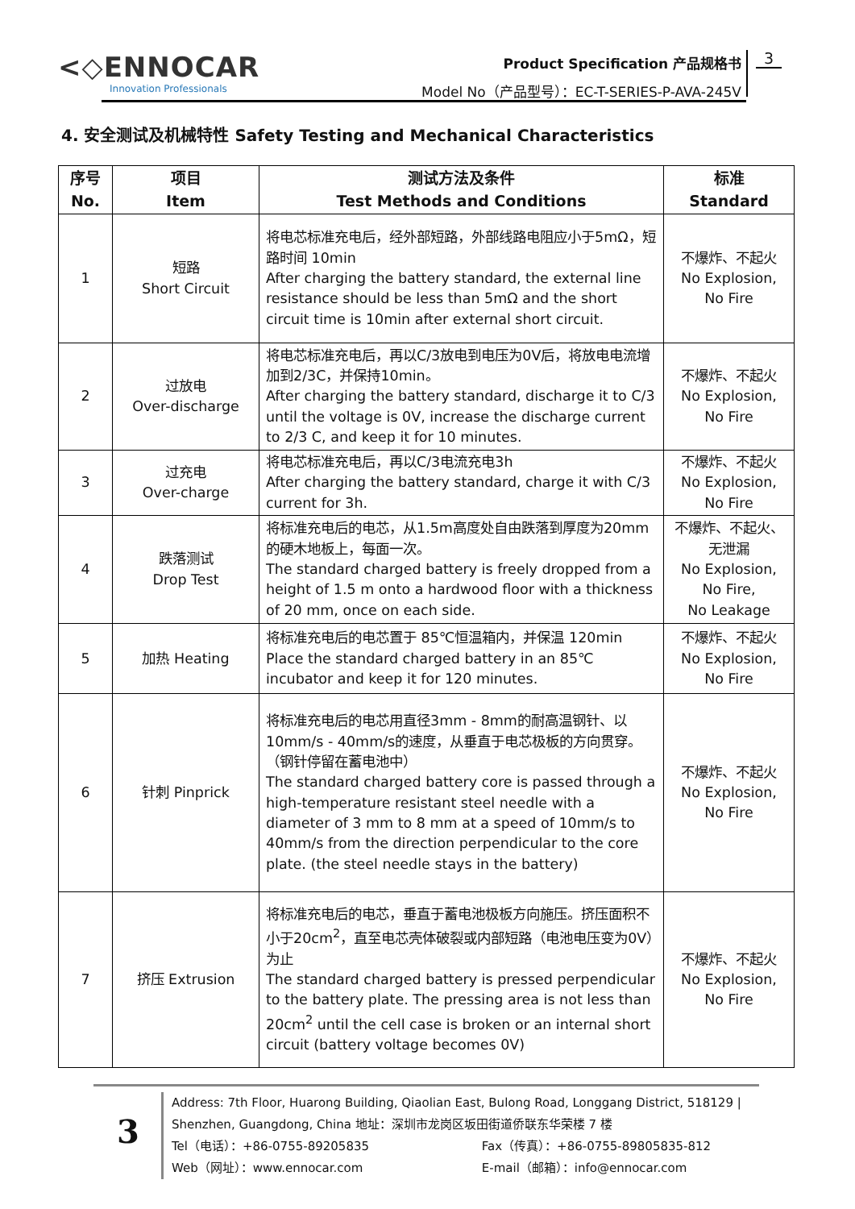<◇ENNOCAR
Innovation Professionals
Product Specification 产品规格书
Model No（产品型号）：EC-T-SERIES-P-AVA-245V
3
4. 安全测试及机械特性 Safety Testing and Mechanical Characteristics
| 序号 No. | 项目 Item | 测试方法及条件 Test Methods and Conditions | 标准 Standard |
| --- | --- | --- | --- |
| 1 | 短路 Short Circuit | 将电芯标准充电后，经外部短路，外部线路电阻应小于5mΩ，短路时间 10min After charging the battery standard, the external line resistance should be less than 5mΩ and the short circuit time is 10min after external short circuit. | 不爆炸、不起火 No Explosion, No Fire |
| 2 | 过放电 Over-discharge | 将电芯标准充电后，再以C/3放电到电压为0V后，将放电电流增加到2/3C，并保持10min。 After charging the battery standard, discharge it to C/3 until the voltage is 0V, increase the discharge current to 2/3 C, and keep it for 10 minutes. | 不爆炸、不起火 No Explosion, No Fire |
| 3 | 过充电 Over-charge | 将电芯标准充电后，再以C/3电流充电3h After charging the battery standard, charge it with C/3 current for 3h. | 不爆炸、不起火 No Explosion, No Fire |
| 4 | 跌落测试 Drop Test | 将标准充电后的电芯，从1.5m高度处自由跌落到厚度为20mm的硬木地板上，每面一次。 The standard charged battery is freely dropped from a height of 1.5 m onto a hardwood floor with a thickness of 20 mm, once on each side. | 不爆炸、不起火、无泄漏 No Explosion, No Fire, No Leakage |
| 5 | 加热 Heating | 将标准充电后的电芯置于 85℃恒温箱内，并保温 120min Place the standard charged battery in an 85℃ incubator and keep it for 120 minutes. | 不爆炸、不起火 No Explosion, No Fire |
| 6 | 针刺 Pinprick | 将标准充电后的电芯用直径3mm - 8mm的耐高温钢针、以10mm/s - 40mm/s的速度，从垂直于电芯极板的方向贯穿。（钢针停留在蓄电池中） The standard charged battery core is passed through a high-temperature resistant steel needle with a diameter of 3 mm to 8 mm at a speed of 10mm/s to 40mm/s from the direction perpendicular to the core plate. (the steel needle stays in the battery) | 不爆炸、不起火 No Explosion, No Fire |
| 7 | 挤压 Extrusion | 将标准充电后的电芯，垂直于蓄电池极板方向施压。挤压面积不小于20cm<sup>2</sup>，直至电芯壳体破裂或内部短路（电池电压变为0V）为止 The standard charged battery is pressed perpendicular to the battery plate. The pressing area is not less than 20cm<sup>2</sup> until the cell case is broken or an internal short circuit (battery voltage becomes 0V) | 不爆炸、不起火 No Explosion, No Fire |
3
Address: 7th Floor, Huarong Building, Qiaolian East, Bulong Road, Longgang District, 518129 | Shenzhen, Guangdong, China 地址：深圳市龙岗区坂田街道侨联东华荣楼 7 楼
Tel（电话）：+86-0755-89205835 Fax（传真）：+86-0755-89805835-812
Web（网址）：www.ennocar.com E-mail（邮箱）：info@ennocar.com